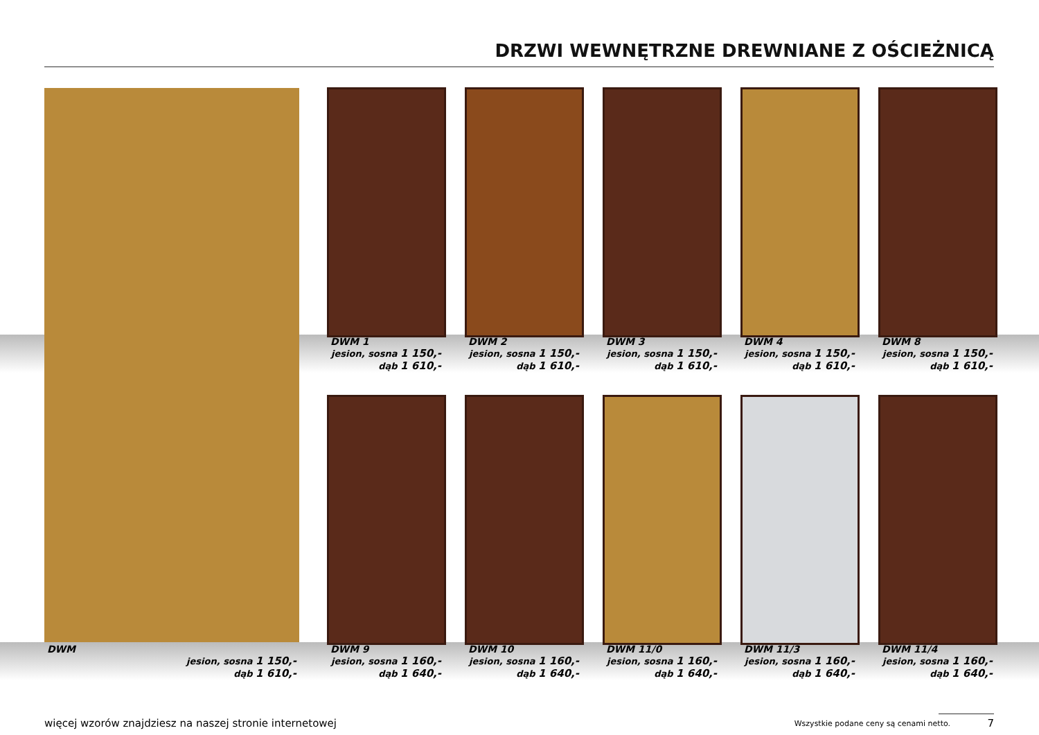DRZWI WEWNĘTRZNE DREWNIANE Z OŚCIEŻNICĄ
DWM 1
jesion, sosna 1 150,-
dąb 1 610,-
DWM 2
jesion, sosna 1 150,-
dąb 1 610,-
DWM 3
jesion, sosna 1 150,-
dąb 1 610,-
DWM 4
jesion, sosna 1 150,-
dąb 1 610,-
DWM 8
jesion, sosna 1 150,-
dąb 1 610,-
DWM
jesion, sosna 1 150,-
dąb 1 610,-
DWM 9
jesion, sosna 1 160,-
dąb 1 640,-
DWM 10
jesion, sosna 1 160,-
dąb 1 640,-
DWM 11/0
jesion, sosna 1 160,-
dąb 1 640,-
DWM 11/3
jesion, sosna 1 160,-
dąb 1 640,-
DWM 11/4
jesion, sosna 1 160,-
dąb 1 640,-
więcej wzorów znajdziesz na naszej stronie internetowej
Wszystkie podane ceny są cenami netto.
7